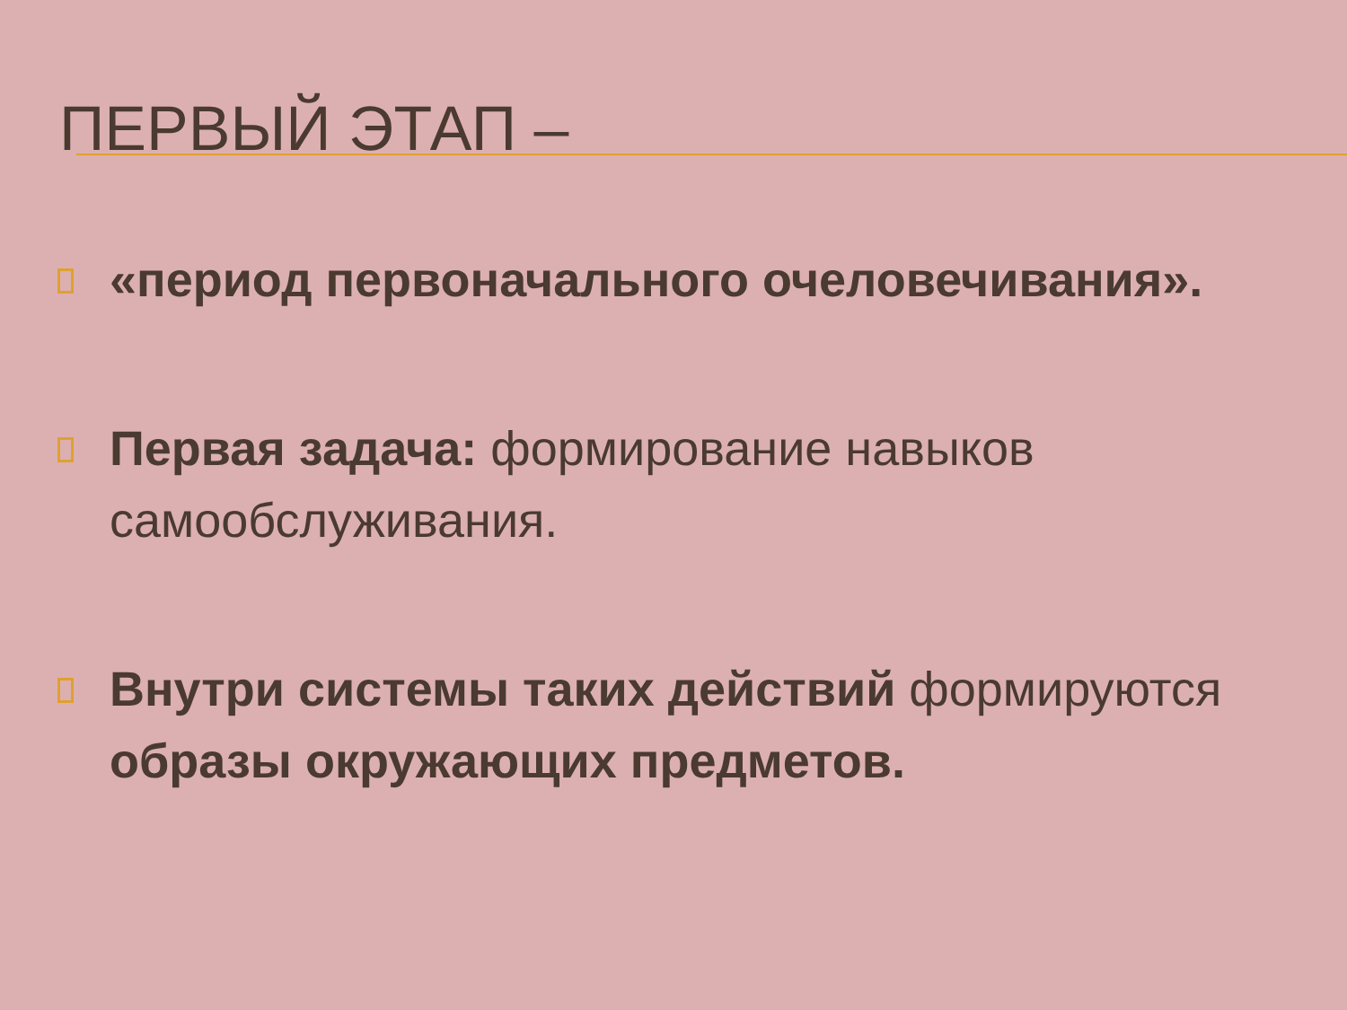ПЕРВЫЙ ЭТАП –
«период первоначального очеловечивания».
Первая задача: формирование навыков самообслуживания.
Внутри системы таких действий формируются образы окружающих предметов.